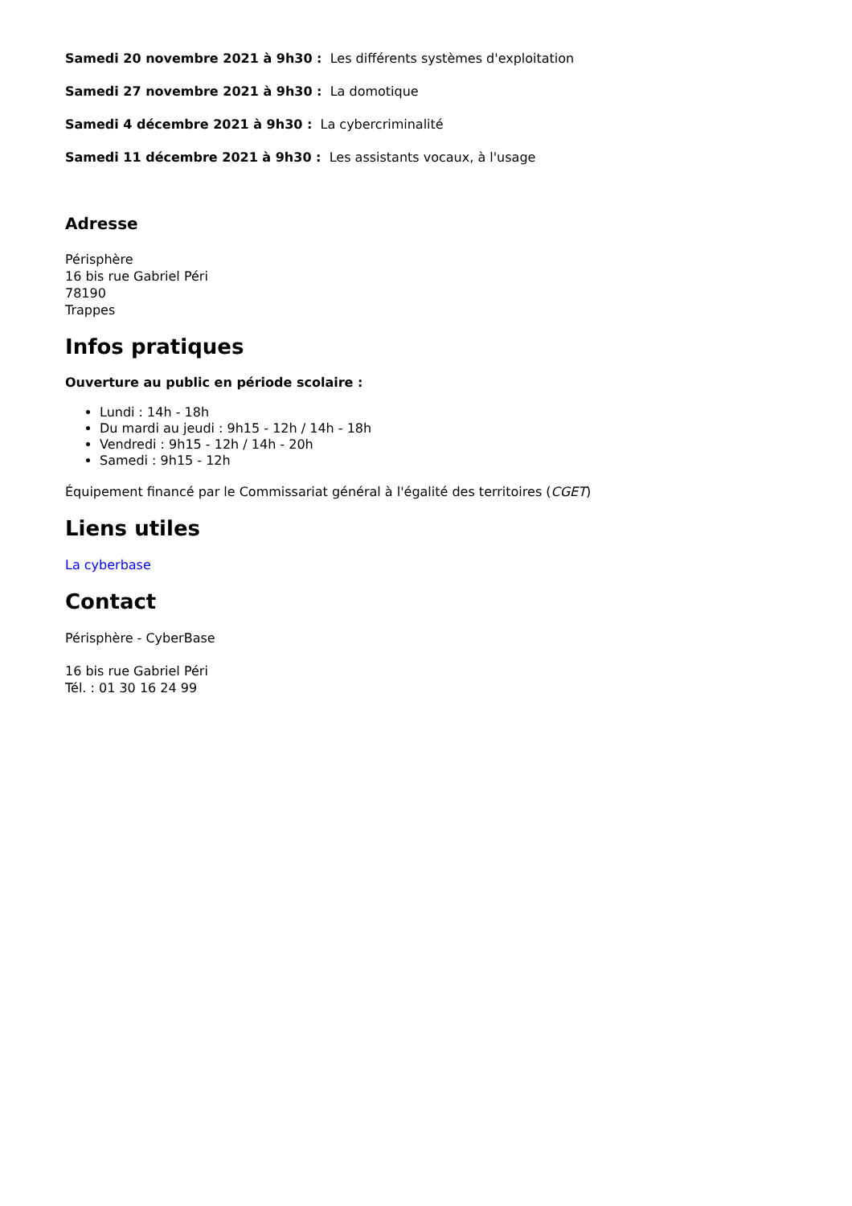Samedi 20 novembre 2021 à 9h30 : Les différents systèmes d'exploitation
Samedi 27 novembre 2021 à 9h30 : La domotique
Samedi 4 décembre 2021 à 9h30 : La cybercriminalité
Samedi 11 décembre 2021 à 9h30 : Les assistants vocaux, à l'usage
Adresse
Périsphère
16 bis rue Gabriel Péri
78190
Trappes
Infos pratiques
Ouverture au public en période scolaire :
Lundi : 14h - 18h
Du mardi au jeudi : 9h15 - 12h / 14h - 18h
Vendredi : 9h15 - 12h / 14h - 20h
Samedi : 9h15 - 12h
Équipement financé par le Commissariat général à l'égalité des territoires (CGET)
Liens utiles
La cyberbase
Contact
Périsphère - CyberBase
16 bis rue Gabriel Péri
Tél. : 01 30 16 24 99